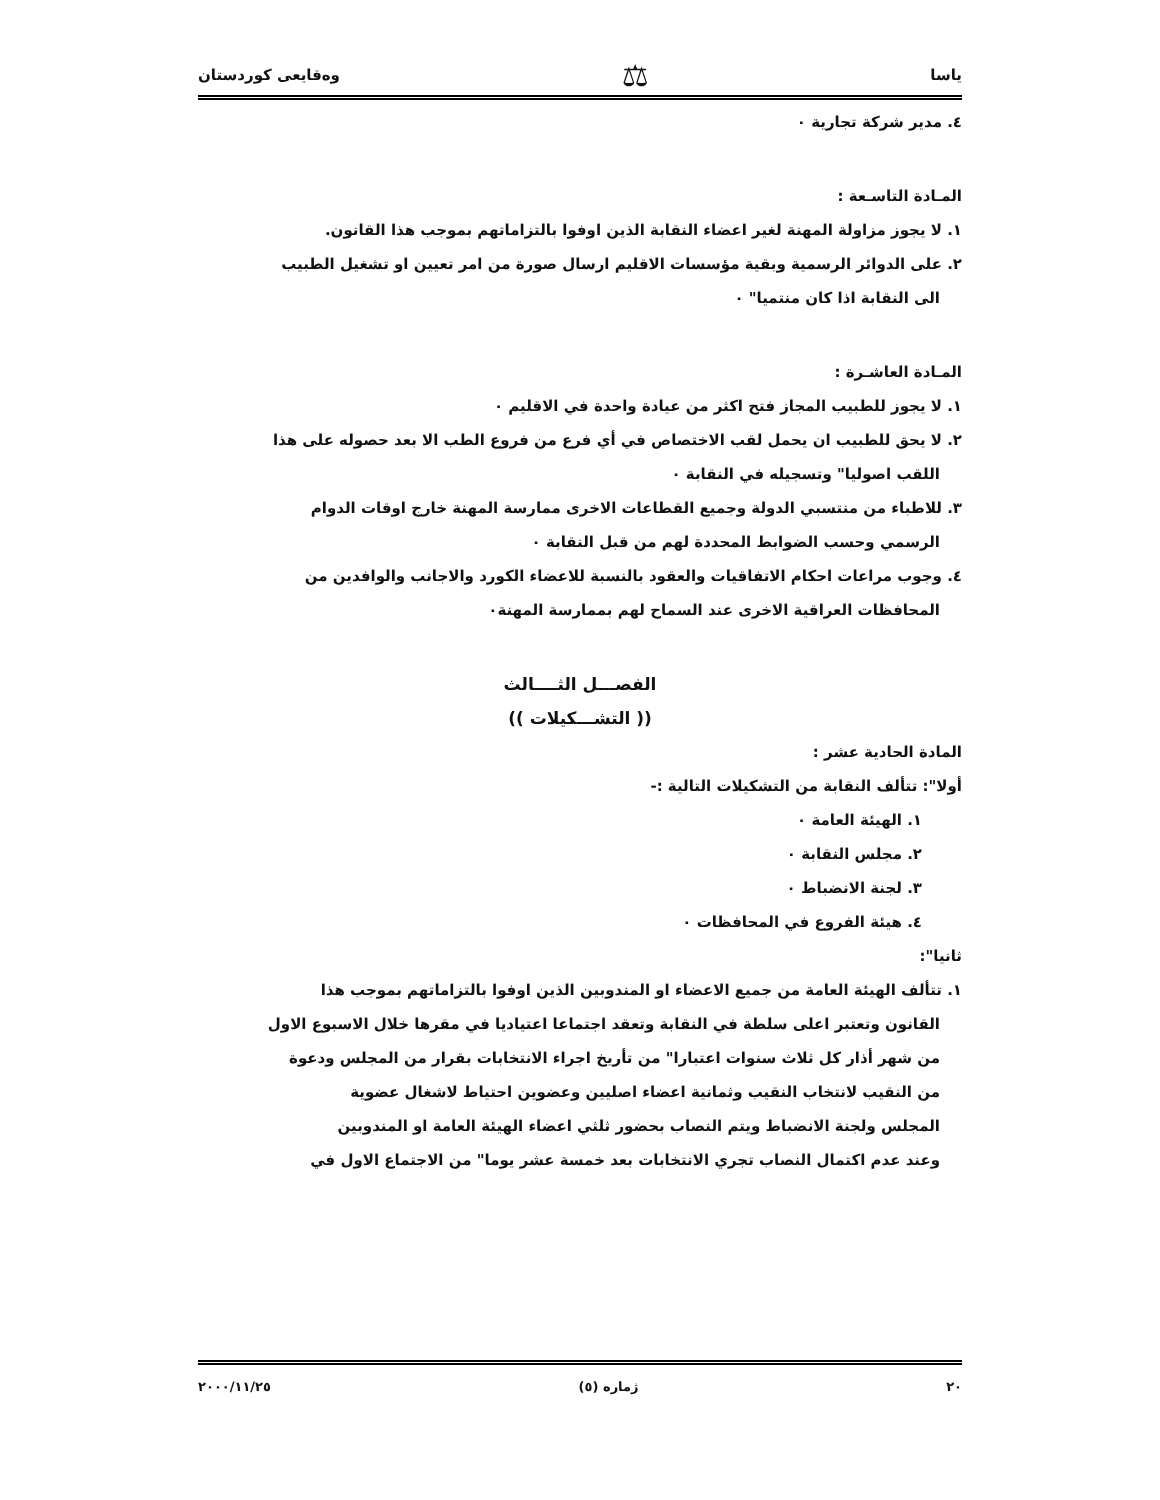ياسا ⚖ وەقايعی كوردستان
٤. مدير شركة تجارية ٠
المـادة التاسـعة :
١. لا يجوز مزاولة المهنة لغير اعضاء النقابة الذين اوفوا بالتزاماتهم بموجب هذا القانون.
٢. على الدوائر الرسمية وبقية مؤسسات الاقليم ارسال صورة من امر تعيين او تشغيل الطبيب
الى النقابة اذا كان منتميا" ٠
المـادة العاشـرة :
١. لا يجوز للطبيب المجاز فتح اكثر من عيادة واحدة في الاقليم ٠
٢. لا يحق للطبيب ان يحمل لقب الاختصاص في أي فرع من فروع الطب الا بعد حصوله على هذا
اللقب اصوليا" وتسجيله في النقابة ٠
٣. للاطباء من منتسبي الدولة وجميع القطاعات الاخرى ممارسة المهنة خارج اوقات الدوام
الرسمي وحسب الضوابط المحددة لهم من قبل النقابة ٠
٤. وجوب مراعات احكام الاتفاقيات والعقود بالنسبة للاعضاء الكورد والاجانب والوافدين من
المحافظات العراقية الاخرى عند السماح لهم بممارسة المهنة٠
الفصـــل الثــــالث
(( التشـــكيلات ))
المادة الحادية عشر :
أولا": تتألف النقابة من التشكيلات التالية :-
١. الهيئة العامة ٠
٢. مجلس النقابة ٠
٣. لجنة الانضباط ٠
٤. هيئة الفروع في المحافظات ٠
ثانيا":
١. تتألف الهيئة العامة من جميع الاعضاء او المندوبين الذين اوفوا بالتزاماتهم بموجب هذا
القانون وتعتبر اعلى سلطة في النقابة وتعقد اجتماعا اعتياديا في مقرها خلال الاسبوع الاول
من شهر أذار كل ثلاث سنوات اعتبارا" من تأريخ اجراء الانتخابات بقرار من المجلس ودعوة
من النقيب لانتخاب النقيب وثمانية اعضاء اصليين وعضوين احتياط لاشغال عضوية
المجلس ولجنة الانضباط ويتم النصاب بحضور ثلثي اعضاء الهيئة العامة او المندوبين
وعند عدم اكتمال النصاب تجري الانتخابات بعد خمسة عشر يوما" من الاجتماع الاول في
٢٠ ژماره (٥) ٢٠٠٠/١١/٢٥